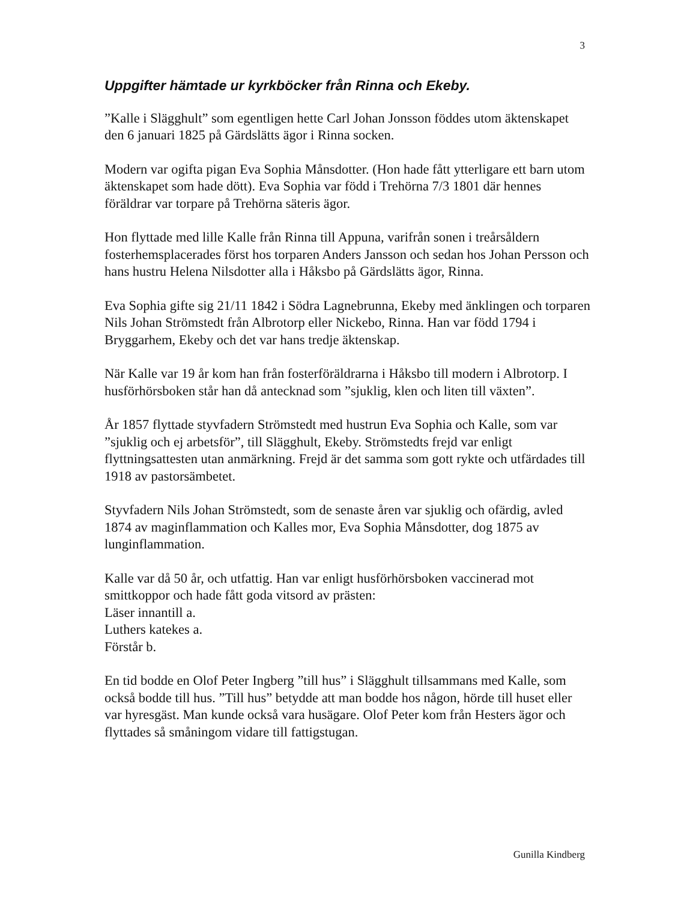3
Uppgifter hämtade ur kyrkböcker från Rinna och Ekeby.
”Kalle i Slägghult” som egentligen hette Carl Johan Jonsson föddes utom äktenskapet den 6 januari 1825 på Gärdslätts ägor i Rinna socken.
Modern var ogifta pigan Eva Sophia Månsdotter. (Hon hade fått ytterligare ett barn utom äktenskapet som hade dött). Eva Sophia var född i Trehörna 7/3 1801 där hennes föräldrar var torpare på Trehörna säteris ägor.
Hon flyttade med lille Kalle från Rinna till Appuna, varifrån sonen i treårsåldern fosterhemsplacerades först hos torparen Anders Jansson och sedan hos Johan Persson och hans hustru Helena Nilsdotter alla i Håksbo på Gärdslätts ägor, Rinna.
Eva Sophia gifte sig 21/11 1842 i Södra Lagnebrunna, Ekeby med änklingen och torparen Nils Johan Strömstedt från Albrotorp eller Nickebo, Rinna. Han var född 1794 i Bryggarhem, Ekeby och det var hans tredje äktenskap.
När Kalle var 19 år kom han från fosterföräldrarna i Håksbo till modern i Albrotorp. I husförhörsboken står han då antecknad som ”sjuklig, klen och liten till växten”.
År 1857 flyttade styvfadern Strömstedt med hustrun Eva Sophia och Kalle, som var ”sjuklig och ej arbetsför”, till Slägghult, Ekeby. Strömstedts frejd var enligt flyttningsattesten utan anmärkning. Frejd är det samma som gott rykte och utfärdades till 1918 av pastorsämbetet.
Styvfadern Nils Johan Strömstedt, som de senaste åren var sjuklig och ofärdig, avled 1874 av maginflammation och Kalles mor, Eva Sophia Månsdotter, dog 1875 av lunginflammation.
Kalle var då 50 år, och utfattig. Han var enligt husförhörsboken vaccinerad mot smittkoppor och hade fått goda vitsord av prästen:
Läser innantill a.
Luthers katekes a.
Förstår b.
En tid bodde en Olof Peter Ingberg ”till hus” i Slägghult tillsammans med Kalle, som också bodde till hus. ”Till hus” betydde att man bodde hos någon, hörde till huset eller var hyresgäst. Man kunde också vara husägare. Olof Peter kom från Hesters ägor och flyttades så småningom vidare till fattigstugan.
Gunilla Kindberg